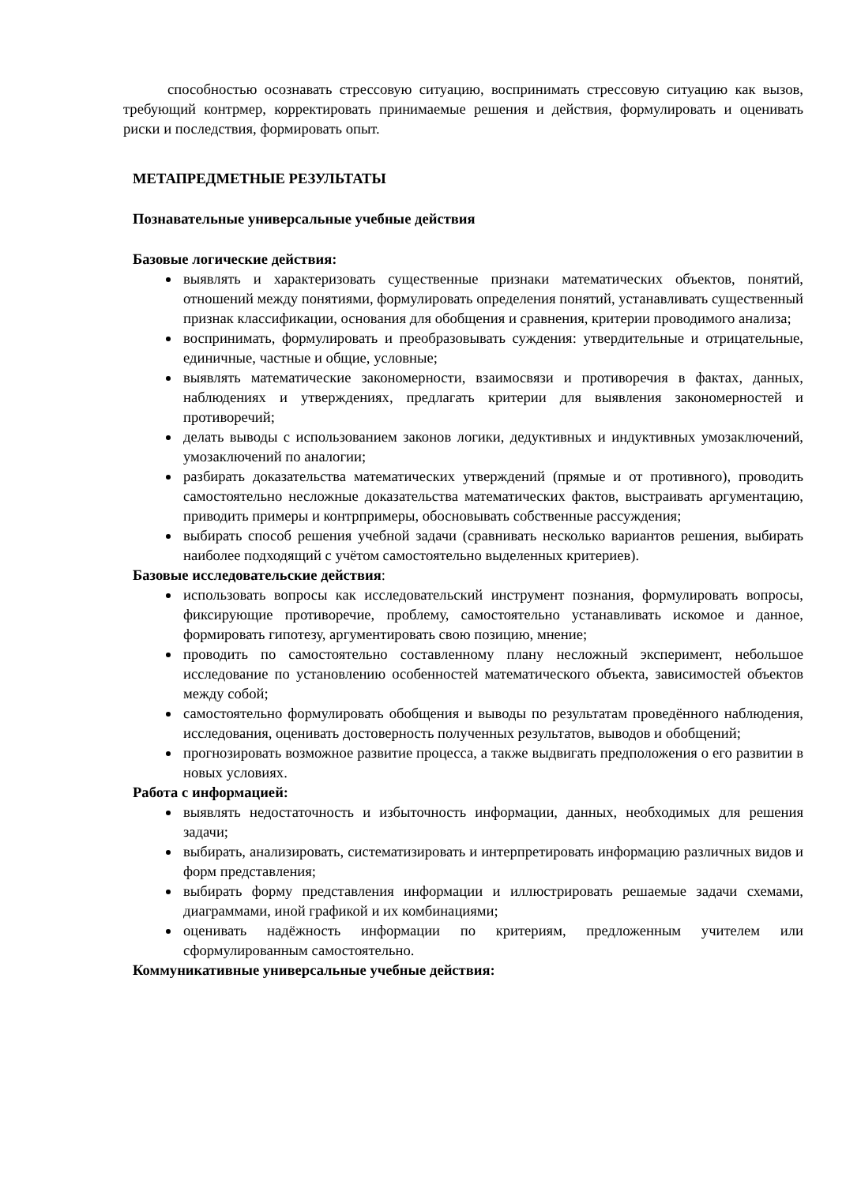способностью осознавать стрессовую ситуацию, воспринимать стрессовую ситуацию как вызов, требующий контрмер, корректировать принимаемые решения и действия, формулировать и оценивать риски и последствия, формировать опыт.
МЕТАПРЕДМЕТНЫЕ РЕЗУЛЬТАТЫ
Познавательные универсальные учебные действия
Базовые логические действия:
выявлять и характеризовать существенные признаки математических объектов, понятий, отношений между понятиями, формулировать определения понятий, устанавливать существенный признак классификации, основания для обобщения и сравнения, критерии проводимого анализа;
воспринимать, формулировать и преобразовывать суждения: утвердительные и отрицательные, единичные, частные и общие, условные;
выявлять математические закономерности, взаимосвязи и противоречия в фактах, данных, наблюдениях и утверждениях, предлагать критерии для выявления закономерностей и противоречий;
делать выводы с использованием законов логики, дедуктивных и индуктивных умозаключений, умозаключений по аналогии;
разбирать доказательства математических утверждений (прямые и от противного), проводить самостоятельно несложные доказательства математических фактов, выстраивать аргументацию, приводить примеры и контрпримеры, обосновывать собственные рассуждения;
выбирать способ решения учебной задачи (сравнивать несколько вариантов решения, выбирать наиболее подходящий с учётом самостоятельно выделенных критериев).
Базовые исследовательские действия:
использовать вопросы как исследовательский инструмент познания, формулировать вопросы, фиксирующие противоречие, проблему, самостоятельно устанавливать искомое и данное, формировать гипотезу, аргументировать свою позицию, мнение;
проводить по самостоятельно составленному плану несложный эксперимент, небольшое исследование по установлению особенностей математического объекта, зависимостей объектов между собой;
самостоятельно формулировать обобщения и выводы по результатам проведённого наблюдения, исследования, оценивать достоверность полученных результатов, выводов и обобщений;
прогнозировать возможное развитие процесса, а также выдвигать предположения о его развитии в новых условиях.
Работа с информацией:
выявлять недостаточность и избыточность информации, данных, необходимых для решения задачи;
выбирать, анализировать, систематизировать и интерпретировать информацию различных видов и форм представления;
выбирать форму представления информации и иллюстрировать решаемые задачи схемами, диаграммами, иной графикой и их комбинациями;
оценивать надёжность информации по критериям, предложенным учителем или сформулированным самостоятельно.
Коммуникативные универсальные учебные действия: